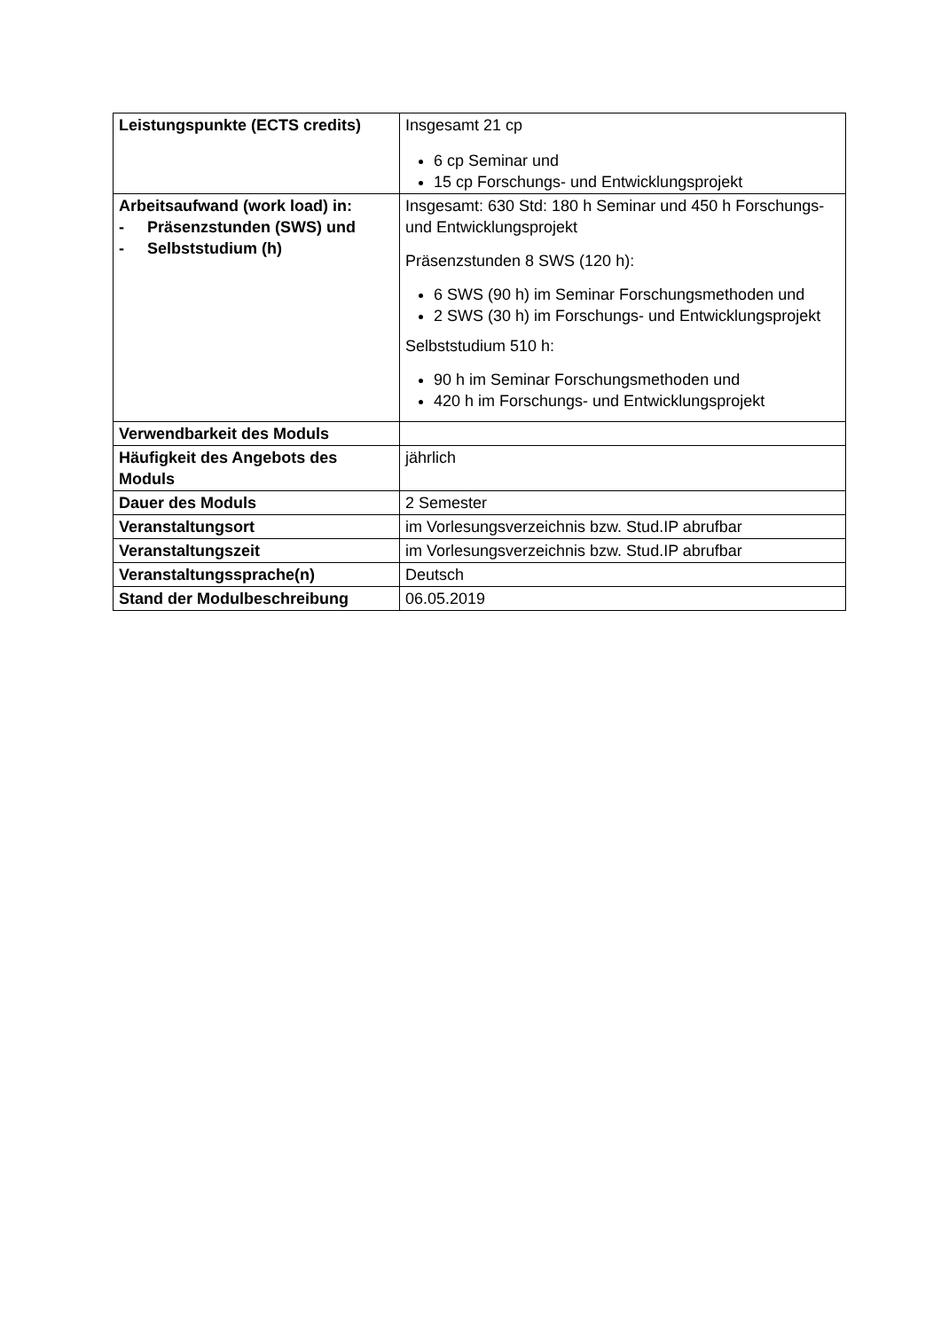| Leistungspunkte (ECTS credits) | Insgesamt 21 cp 6 cp Seminar und 15 cp Forschungs- und Entwicklungsprojekt |
| Arbeitsaufwand (work load) in: - Präsenzstunden (SWS) und - Selbststudium (h) | Insgesamt: 630 Std: 180 h Seminar und 450 h Forschungs- und Entwicklungsprojekt Präsenzstunden 8 SWS (120 h): 6 SWS (90 h) im Seminar Forschungsmethoden und 2 SWS (30 h) im Forschungs- und Entwicklungsprojekt Selbststudium 510 h: 90 h im Seminar Forschungsmethoden und 420 h im Forschungs- und Entwicklungsprojekt |
| Verwendbarkeit des Moduls | |
| Häufigkeit des Angebots des Moduls | jährlich |
| Dauer des Moduls | 2 Semester |
| Veranstaltungsort | im Vorlesungsverzeichnis bzw. Stud.IP abrufbar |
| Veranstaltungszeit | im Vorlesungsverzeichnis bzw. Stud.IP abrufbar |
| Veranstaltungssprache(n) | Deutsch |
| Stand der Modulbeschreibung | 06.05.2019 |